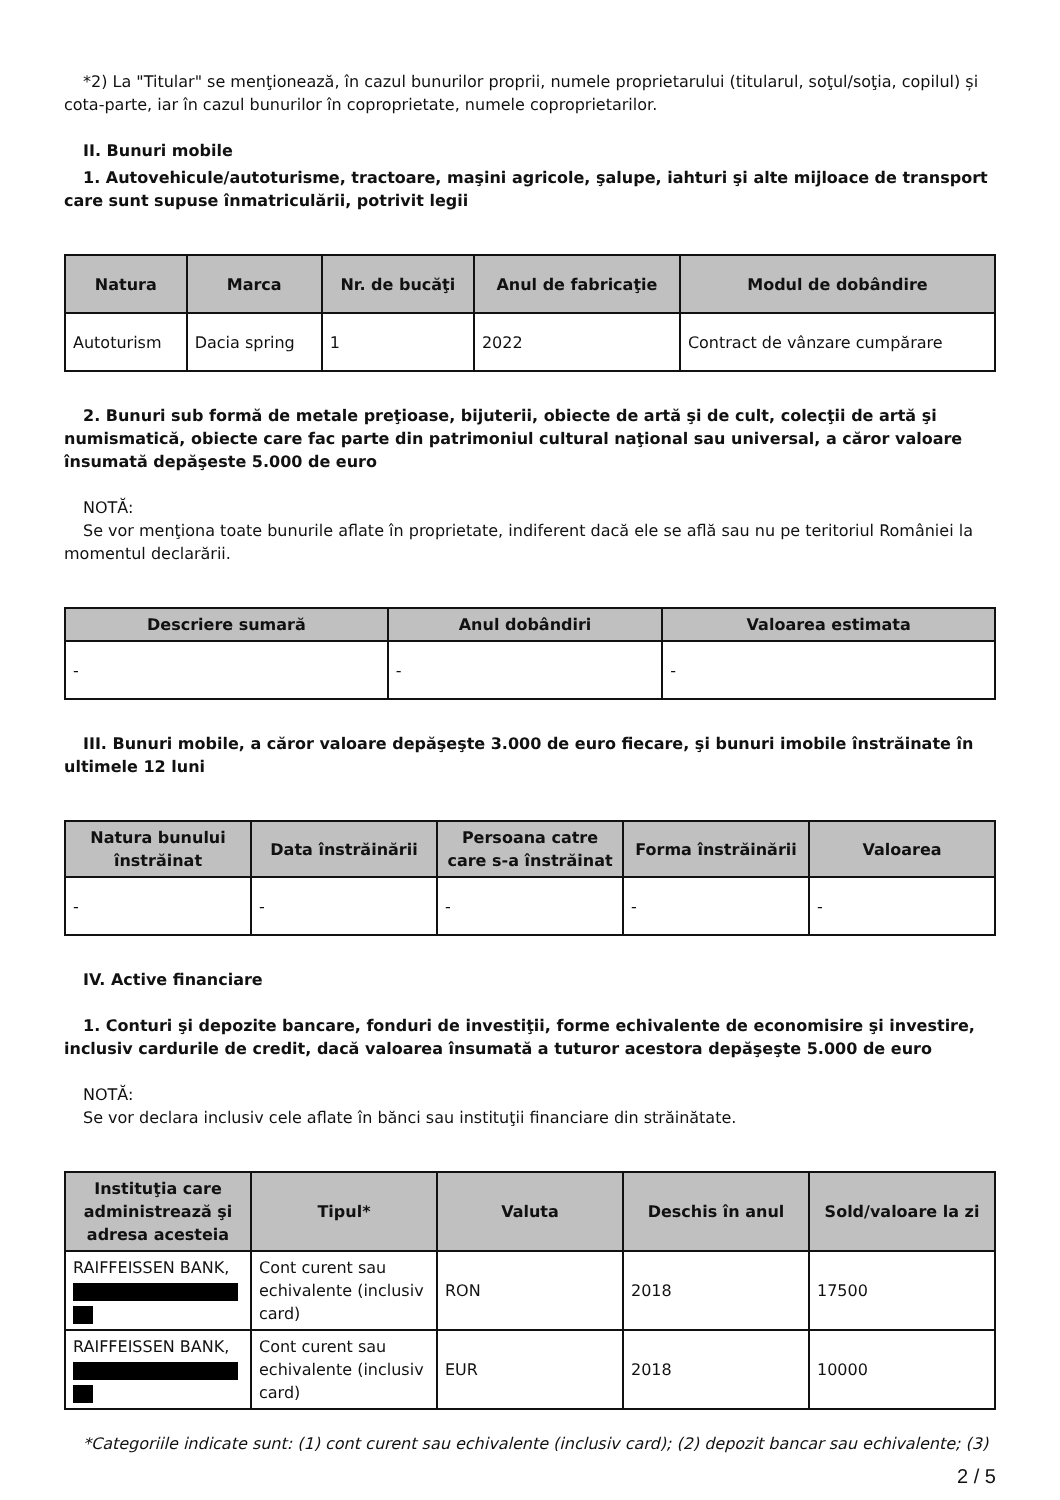*2) La "Titular" se menţionează, în cazul bunurilor proprii, numele proprietarului (titularul, soţul/soţia, copilul) și cota-parte, iar în cazul bunurilor în coproprietate, numele coproprietarilor.
II. Bunuri mobile
1. Autovehicule/autoturisme, tractoare, maşini agricole, şalupe, iahturi şi alte mijloace de transport care sunt supuse înmatriculării, potrivit legii
| Natura | Marca | Nr. de bucăţi | Anul de fabricaţie | Modul de dobândire |
| --- | --- | --- | --- | --- |
| Autoturism | Dacia spring | 1 | 2022 | Contract de vânzare cumpărare |
2. Bunuri sub formă de metale preţioase, bijuterii, obiecte de artă şi de cult, colecţii de artă şi numismatică, obiecte care fac parte din patrimoniul cultural naţional sau universal, a căror valoare însumată depăşeste 5.000 de euro
NOTĂ:
Se vor menţiona toate bunurile aflate în proprietate, indiferent dacă ele se află sau nu pe teritoriul României la momentul declarării.
| Descriere sumară | Anul dobândiri | Valoarea estimata |
| --- | --- | --- |
| - | - | - |
III. Bunuri mobile, a căror valoare depăşeşte 3.000 de euro fiecare, şi bunuri imobile înstrăinate în ultimele 12 luni
| Natura bunului înstrăinat | Data înstrăinării | Persoana catre care s-a înstrăinat | Forma înstrăinării | Valoarea |
| --- | --- | --- | --- | --- |
| - | - | - | - | - |
IV. Active financiare
1. Conturi şi depozite bancare, fonduri de investiţii, forme echivalente de economisire şi investire, inclusiv cardurile de credit, dacă valoarea însumată a tuturor acestora depăşeşte 5.000 de euro
NOTĂ:
Se vor declara inclusiv cele aflate în bănci sau instituţii financiare din străinătate.
| Instituţia care administrează şi adresa acesteia | Tipul* | Valuta | Deschis în anul | Sold/valoare la zi |
| --- | --- | --- | --- | --- |
| RAIFFEISSEN BANK, | Cont curent sau echivalente (inclusiv card) | RON | 2018 | 17500 |
| RAIFFEISSEN BANK, | Cont curent sau echivalente (inclusiv card) | EUR | 2018 | 10000 |
*Categoriile indicate sunt: (1) cont curent sau echivalente (inclusiv card); (2) depozit bancar sau echivalente; (3)
2 / 5